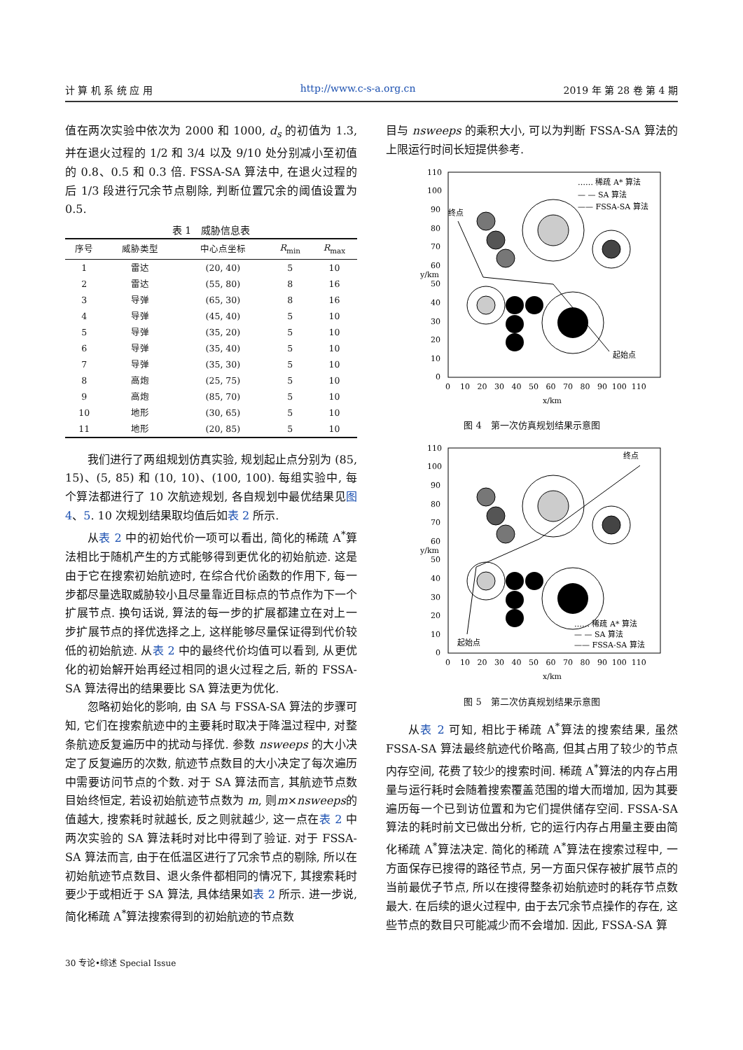计 算 机 系 统 应 用 http://www.c-s-a.org.cn 2019 年 第 28 卷 第 4 期
值在两次实验中依次为 2000 和 1000, d<sub>s</sub> 的初值为 1.3, 并在退火过程的 1/2 和 3/4 以及 9/10 处分别减小至初值的 0.8、0.5 和 0.3 倍. FSSA-SA 算法中, 在退火过程的后 1/3 段进行冗余节点剔除, 判断位置冗余的阈值设置为 0.5.
表 1 威胁信息表
| 序号 | 威胁类型 | 中心点坐标 | R<sub>min</sub> | R<sub>max</sub> |
| --- | --- | --- | --- | --- |
| 1 | 雷达 | (20, 40) | 5 | 10 |
| 2 | 雷达 | (55, 80) | 8 | 16 |
| 3 | 导弹 | (65, 30) | 8 | 16 |
| 4 | 导弹 | (45, 40) | 5 | 10 |
| 5 | 导弹 | (35, 20) | 5 | 10 |
| 6 | 导弹 | (35, 40) | 5 | 10 |
| 7 | 导弹 | (35, 30) | 5 | 10 |
| 8 | 高炮 | (25, 75) | 5 | 10 |
| 9 | 高炮 | (85, 70) | 5 | 10 |
| 10 | 地形 | (30, 65) | 5 | 10 |
| 11 | 地形 | (20, 85) | 5 | 10 |
我们进行了两组规划仿真实验, 规划起止点分别为 (85, 15)、(5, 85) 和 (10, 10)、(100, 100). 每组实验中, 每个算法都进行了 10 次航迹规划, 各自规划中最优结果见图 4、5. 10 次规划结果取均值后如表 2 所示.
从表 2 中的初始代价一项可以看出, 简化的稀疏 A<sup>*</sup>算法相比于随机产生的方式能够得到更优化的初始航迹. 这是由于它在搜索初始航迹时, 在综合代价函数的作用下, 每一步都尽量选取威胁较小且尽量靠近目标点的节点作为下一个扩展节点. 换句话说, 算法的每一步的扩展都建立在对上一步扩展节点的择优选择之上, 这样能够尽量保证得到代价较低的初始航迹. 从表 2 中的最终代价均值可以看到, 从更优化的初始解开始再经过相同的退火过程之后, 新的 FSSA-SA 算法得出的结果要比 SA 算法更为优化.
忽略初始化的影响, 由 SA 与 FSSA-SA 算法的步骤可知, 它们在搜索航迹中的主要耗时取决于降温过程中, 对整条航迹反复遍历中的扰动与择优. 参数 nsweeps 的大小决定了反复遍历的次数, 航迹节点数目的大小决定了每次遍历中需要访问节点的个数. 对于 SA 算法而言, 其航迹节点数目始终恒定, 若设初始航迹节点数为 m, 则m×nsweeps的值越大, 搜索耗时就越长, 反之则就越少, 这一点在表 2 中两次实验的 SA 算法耗时对比中得到了验证. 对于 FSSA-SA 算法而言, 由于在低温区进行了冗余节点的剔除, 所以在初始航迹节点数目、退火条件都相同的情况下, 其搜索耗时要少于或相近于 SA 算法, 具体结果如表 2 所示. 进一步说, 简化稀疏 A<sup>*</sup>算法搜索得到的初始航迹的节点数
目与 nsweeps 的乘积大小, 可以为判断 FSSA-SA 算法的上限运行时间长短提供参考.
110
100
90
80
70
60
50
40
30
20
10
0
0 10 20 30 40 50 60 70 80 90 100 110
x/km
y/km
终点
起始点
…… 稀疏 A* 算法
— — SA 算法
—— FSSA-SA 算法
图 4　第一次仿真规划结果示意图
110
100
90
80
70
60
50
40
30
20
10
0
0 10 20 30 40 50 60 70 80 90 100 110
x/km
y/km
终点
起始点
…… 稀疏 A* 算法
— — SA 算法
—— FSSA-SA 算法
图 5　第二次仿真规划结果示意图
从表 2 可知, 相比于稀疏 A<sup>*</sup>算法的搜索结果, 虽然 FSSA-SA 算法最终航迹代价略高, 但其占用了较少的节点内存空间, 花费了较少的搜索时间. 稀疏 A<sup>*</sup>算法的内存占用量与运行耗时会随着搜索覆盖范围的增大而增加, 因为其要遍历每一个已到访位置和为它们提供储存空间. FSSA-SA 算法的耗时前文已做出分析, 它的运行内存占用量主要由简化稀疏 A<sup>*</sup>算法决定. 简化的稀疏 A<sup>*</sup>算法在搜索过程中, 一方面保存已搜得的路径节点, 另一方面只保存被扩展节点的当前最优子节点, 所以在搜得整条初始航迹时的耗存节点数最大. 在后续的退火过程中, 由于去冗余节点操作的存在, 这些节点的数目只可能减少而不会增加. 因此, FSSA-SA 算
30 专论•综述 Special Issue